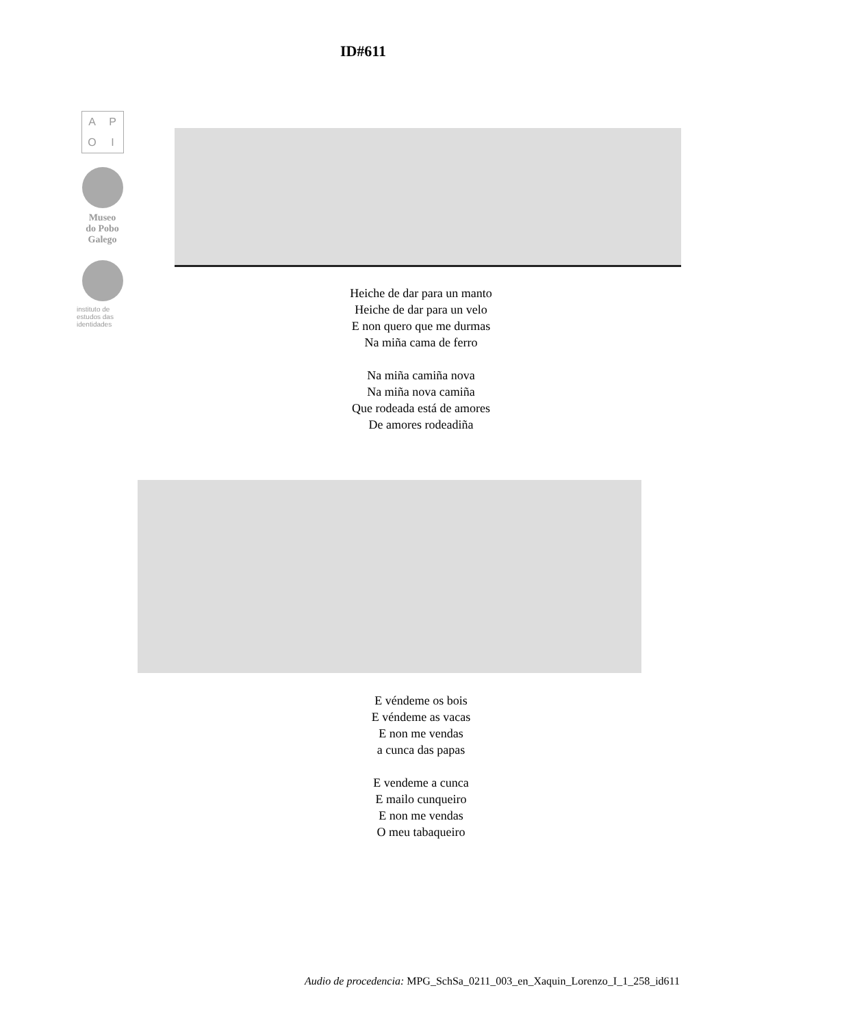ID#611
APOI
Museo
do Pobo
Galego
instituto de estudos das identidades
Heiche de dar para un manto
Heiche de dar para un velo
E non quero que me durmas
Na miña cama de ferro
Na miña camiña nova
Na miña nova camiña
Que rodeada está de amores
De amores rodeadiña
E véndeme os bois
E véndeme as vacas
E non me vendas
a cunca das papas
E vendeme a cunca
E mailo cunqueiro
E non me vendas
O meu tabaqueiro
Audio de procedencia: MPG_SchSa_0211_003_en_Xaquin_Lorenzo_I_1_258_id611